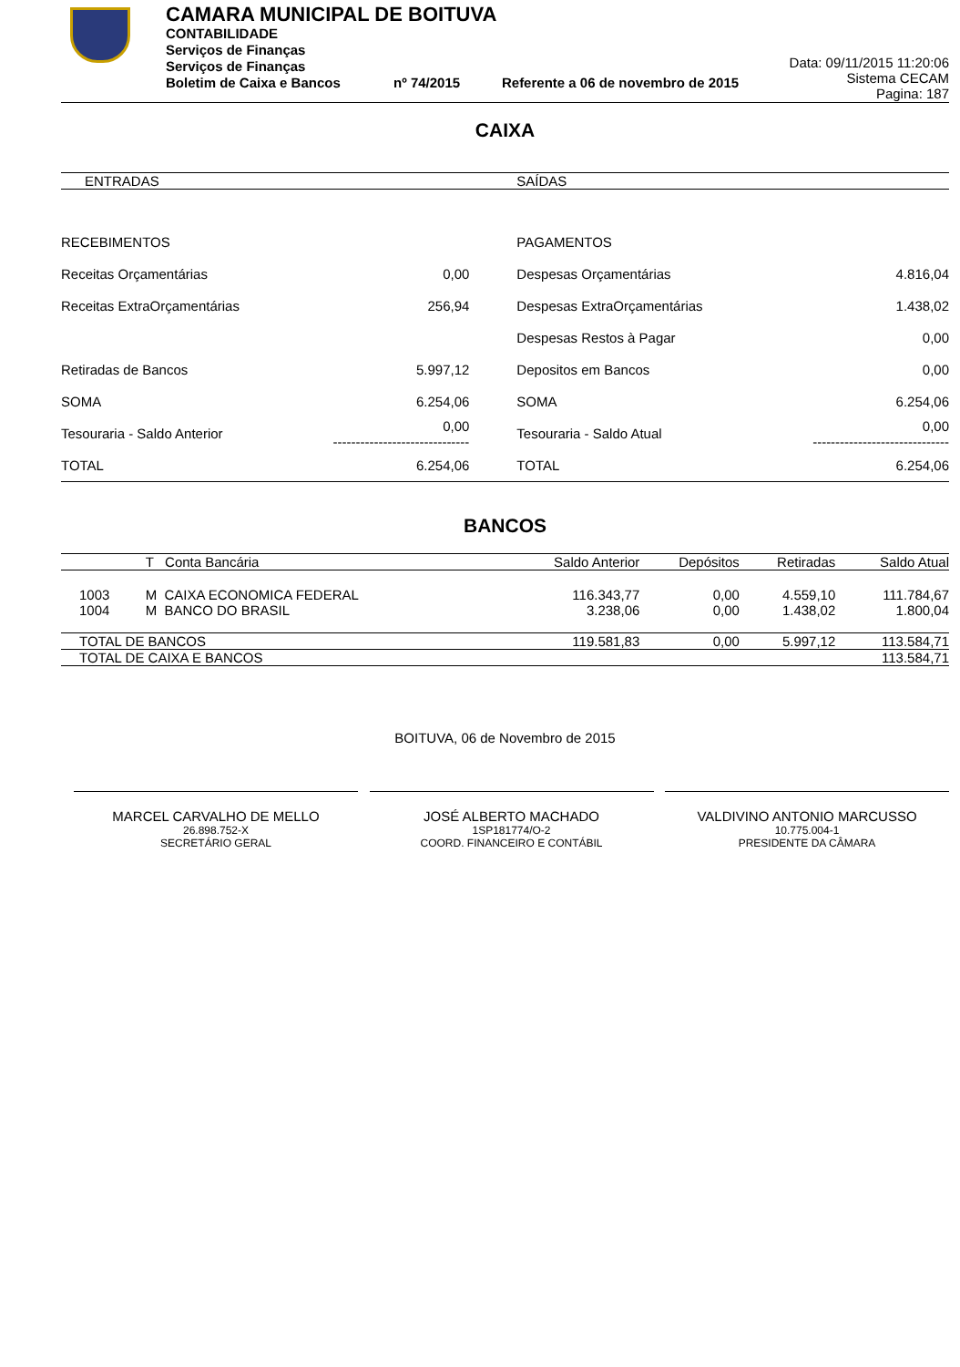CAMARA MUNICIPAL DE BOITUVA
CONTABILIDADE
Serviços de Finanças
Serviços de Finanças
Boletim de Caixa e Bancos nº 74/2015 Referente a 06 de novembro de 2015
Data: 09/11/2015 11:20:06
Sistema CECAM
Pagina: 187
CAIXA
| ENTRADAS | | SAÍDAS | |
| --- | --- | --- | --- |
| RECEBIMENTOS | | PAGAMENTOS | |
| Receitas Orçamentárias | 0,00 | Despesas Orçamentárias | 4.816,04 |
| Receitas ExtraOrçamentárias | 256,94 | Despesas ExtraOrçamentárias | 1.438,02 |
| | | Despesas Restos à Pagar | 0,00 |
| Retiradas de Bancos | 5.997,12 | Depositos em Bancos | 0,00 |
| SOMA | 6.254,06 | SOMA | 6.254,06 |
| Tesouraria - Saldo Anterior | 0,00 ------------------------------ | Tesouraria - Saldo Atual | 0,00 ------------------------------ |
| TOTAL | 6.254,06 | TOTAL | 6.254,06 |
BANCOS
| | T Conta Bancária | Saldo Anterior | Depósitos | Retiradas | Saldo Atual |
| --- | --- | --- | --- | --- | --- |
| 1003 | M CAIXA ECONOMICA FEDERAL | 116.343,77 | 0,00 | 4.559,10 | 111.784,67 |
| 1004 | M BANCO DO BRASIL | 3.238,06 | 0,00 | 1.438,02 | 1.800,04 |
| TOTAL DE BANCOS | | 119.581,83 | 0,00 | 5.997,12 | 113.584,71 |
| TOTAL DE CAIXA E BANCOS | | | | | 113.584,71 |
BOITUVA, 06 de Novembro de 2015
MARCEL CARVALHO DE MELLO
26.898.752-X
SECRETÁRIO GERAL
JOSÉ ALBERTO MACHADO
1SP181774/O-2
COORD. FINANCEIRO E CONTÁBIL
VALDIVINO ANTONIO MARCUSSO
10.775.004-1
PRESIDENTE DA CÂMARA